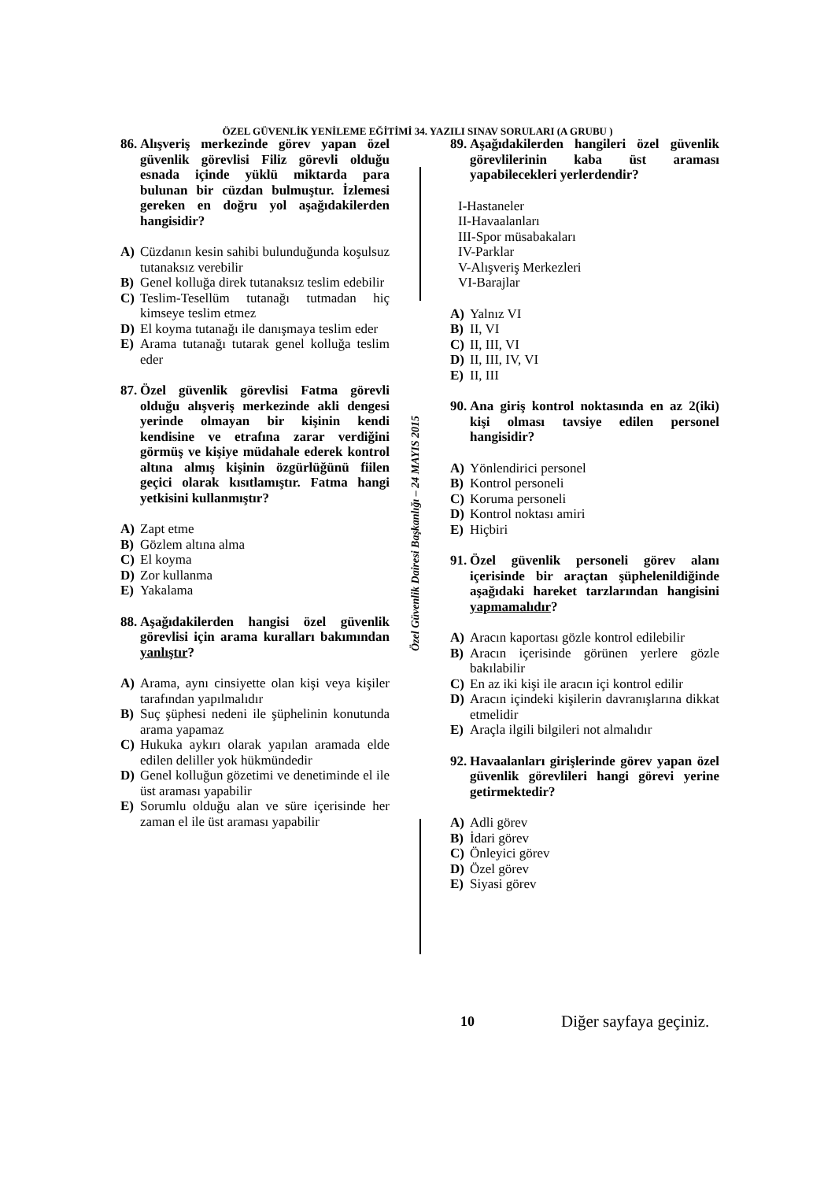ÖZEL GÜVENLİK YENİLEME EĞİTİMİ 34. YAZILI SINAV SORULARI (A GRUBU )
Özel Güvenlik Dairesi Başkanlığı – 24 MAYIS 2015
86. Alışveriş merkezinde görev yapan özel güvenlik görevlisi Filiz görevli olduğu esnada içinde yüklü miktarda para bulunan bir cüzdan bulmuştur. İzlemesi gereken en doğru yol aşağıdakilerden hangisidir?
A) Cüzdanın kesin sahibi bulunduğunda koşulsuz tutanaksız verebilir
B) Genel kolluğa direk tutanaksız teslim edebilir
C) Teslim-Tesellüm tutanağı tutmadan hiç kimseye teslim etmez
D) El koyma tutanağı ile danışmaya teslim eder
E) Arama tutanağı tutarak genel kolluğa teslim eder
87. Özel güvenlik görevlisi Fatma görevli olduğu alışveriş merkezinde akli dengesi yerinde olmayan bir kişinin kendi kendisine ve etrafına zarar verdiğini görmüş ve kişiye müdahale ederek kontrol altına almış kişinin özgürlüğünü fiilen geçici olarak kısıtlamıştır. Fatma hangi yetkisini kullanmıştır?
A) Zapt etme
B) Gözlem altına alma
C) El koyma
D) Zor kullanma
E) Yakalama
88. Aşağıdakilerden hangisi özel güvenlik görevlisi için arama kuralları bakımından yanlıştır?
A) Arama, aynı cinsiyette olan kişi veya kişiler tarafından yapılmalıdır
B) Suç şüphesi nedeni ile şüphelinin konutunda arama yapamaz
C) Hukuka aykırı olarak yapılan aramada elde edilen deliller yok hükmündedir
D) Genel kolluğun gözetimi ve denetiminde el ile üst araması yapabilir
E) Sorumlu olduğu alan ve süre içerisinde her zaman el ile üst araması yapabilir
89. Aşağıdakilerden hangileri özel güvenlik görevlilerinin kaba üst araması yapabilecekleri yerlerdendir?
I-Hastaneler
II-Havaalanları
III-Spor müsabakaları
IV-Parklar
V-Alışveriş Merkezleri
VI-Barajlar
A) Yalnız VI
B) II, VI
C) II, III, VI
D) II, III, IV, VI
E) II, III
90. Ana giriş kontrol noktasında en az 2(iki) kişi olması tavsiye edilen personel hangisidir?
A) Yönlendirici personel
B) Kontrol personeli
C) Koruma personeli
D) Kontrol noktası amiri
E) Hiçbiri
91. Özel güvenlik personeli görev alanı içerisinde bir araçtan şüphelenildiğinde aşağıdaki hareket tarzlarından hangisini yapmamalıdır?
A) Aracın kaportası gözle kontrol edilebilir
B) Aracın içerisinde görünen yerlere gözle bakılabilir
C) En az iki kişi ile aracın içi kontrol edilir
D) Aracın içindeki kişilerin davranışlarına dikkat etmelidir
E) Araçla ilgili bilgileri not almalıdır
92. Havaalanları girişlerinde görev yapan özel güvenlik görevlileri hangi görevi yerine getirmektedir?
A) Adli görev
B) İdari görev
C) Önleyici görev
D) Özel görev
E) Siyasi görev
10 Diğer sayfaya geçiniz.